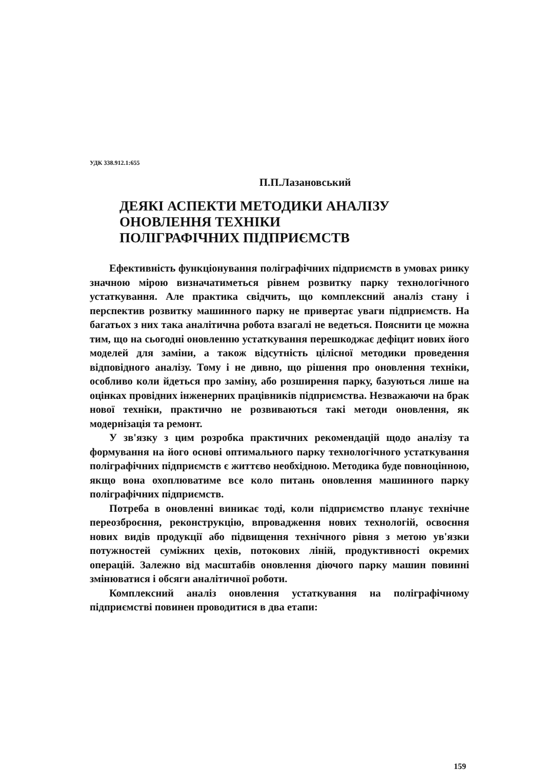УДК 338.912.1:655
П.П.Лазановський
ДЕЯКІ АСПЕКТИ МЕТОДИКИ АНАЛІЗУ
ОНОВЛЕННЯ ТЕХНІКИ
ПОЛІГРАФІЧНИХ ПІДПРИЄМСТВ
Ефективність функціонування поліграфічних підприємств в умовах ринку значною мірою визначатиметься рівнем розвитку парку технологічного устаткування. Але практика свідчить, що комплексний аналіз стану і перспектив розвитку машинного парку не привертає уваги підприємств. На багатьох з них така аналітична робота взагалі не ведеться. Пояснити це можна тим, що на сьогодні оновленню устаткування перешкоджає дефіцит нових його моделей для заміни, а також відсутність цілісної методики проведення відповідного аналізу. Тому і не дивно, що рішення про оновлення техніки, особливо коли йдеться про заміну, або розширення парку, базуються лише на оцінках провідних інженерних працівників підприємства. Незважаючи на брак нової техніки, практично не розвиваються такі методи оновлення, як модернізація та ремонт.
У зв'язку з цим розробка практичних рекомендацій щодо аналізу та формування на його основі оптимального парку технологічного устаткування поліграфічних підприємств є життєво необхідною. Методика буде повноцінною, якщо вона охоплюватиме все коло питань оновлення машинного парку поліграфічних підприємств.
Потреба в оновленні виникає тоді, коли підприємство планує технічне переозброєння, реконструкцію, впровадження нових технологій, освоєння нових видів продукції або підвищення технічного рівня з метою ув'язки потужностей суміжних цехів, потокових ліній, продуктивності окремих операцій. Залежно від масштабів оновлення діючого парку машин повинні змінюватися і обсяги аналітичної роботи.
Комплексний аналіз оновлення устаткування на поліграфічному підприємстві повинен проводитися в два етапи:
159